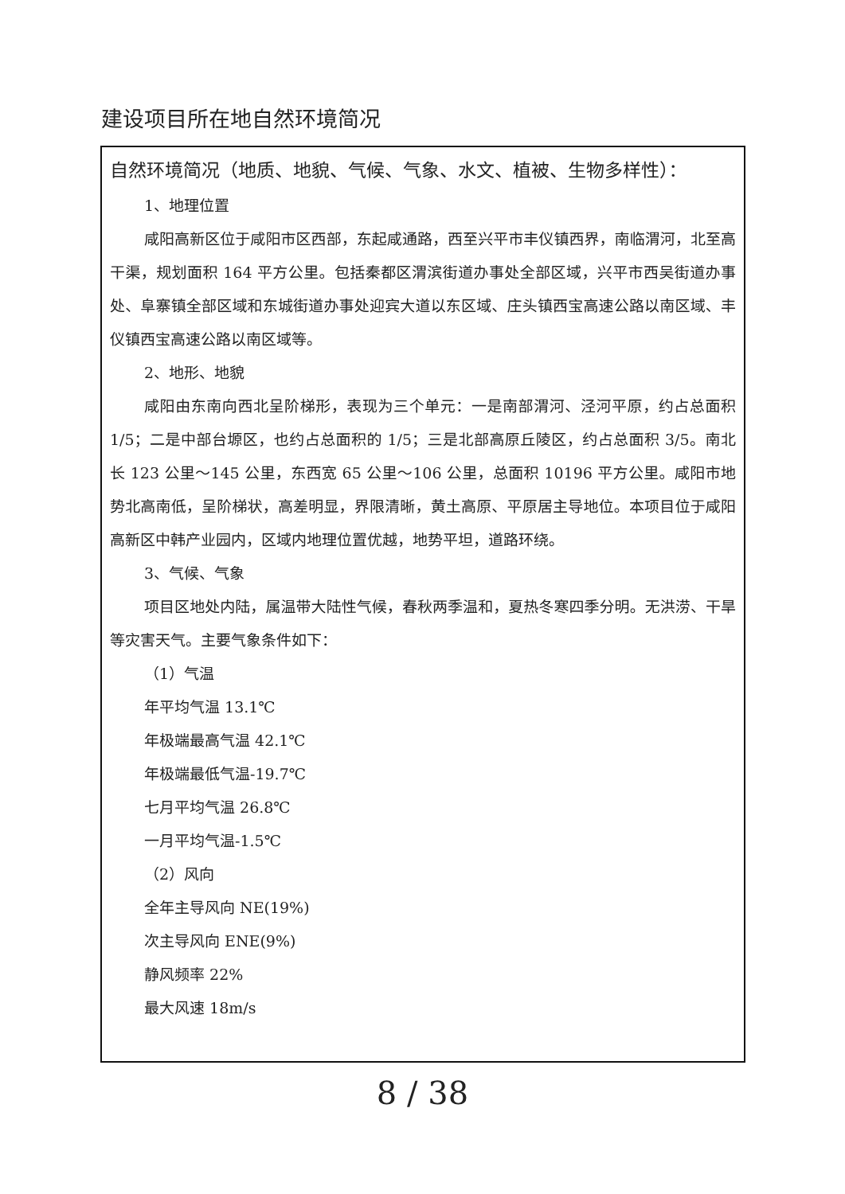建设项目所在地自然环境简况
自然环境简况（地质、地貌、气候、气象、水文、植被、生物多样性）：
1、地理位置
咸阳高新区位于咸阳市区西部，东起咸通路，西至兴平市丰仪镇西界，南临渭河，北至高干渠，规划面积 164 平方公里。包括秦都区渭滨街道办事处全部区域，兴平市西吴街道办事处、阜寨镇全部区域和东城街道办事处迎宾大道以东区域、庄头镇西宝高速公路以南区域、丰仪镇西宝高速公路以南区域等。
2、地形、地貌
咸阳由东南向西北呈阶梯形，表现为三个单元：一是南部渭河、泾河平原，约占总面积 1/5；二是中部台塬区，也约占总面积的 1/5；三是北部高原丘陵区，约占总面积 3/5。南北长 123 公里～145 公里，东西宽 65 公里～106 公里，总面积 10196 平方公里。咸阳市地势北高南低，呈阶梯状，高差明显，界限清晰，黄土高原、平原居主导地位。本项目位于咸阳高新区中韩产业园内，区域内地理位置优越，地势平坦，道路环绕。
3、气候、气象
项目区地处内陆，属温带大陆性气候，春秋两季温和，夏热冬寒四季分明。无洪涝、干旱等灾害天气。主要气象条件如下：
（1）气温
年平均气温 13.1℃
年极端最高气温 42.1℃
年极端最低气温-19.7℃
七月平均气温 26.8℃
一月平均气温-1.5℃
（2）风向
全年主导风向 NE(19%)
次主导风向 ENE(9%)
静风频率 22%
最大风速 18m/s
8 / 38